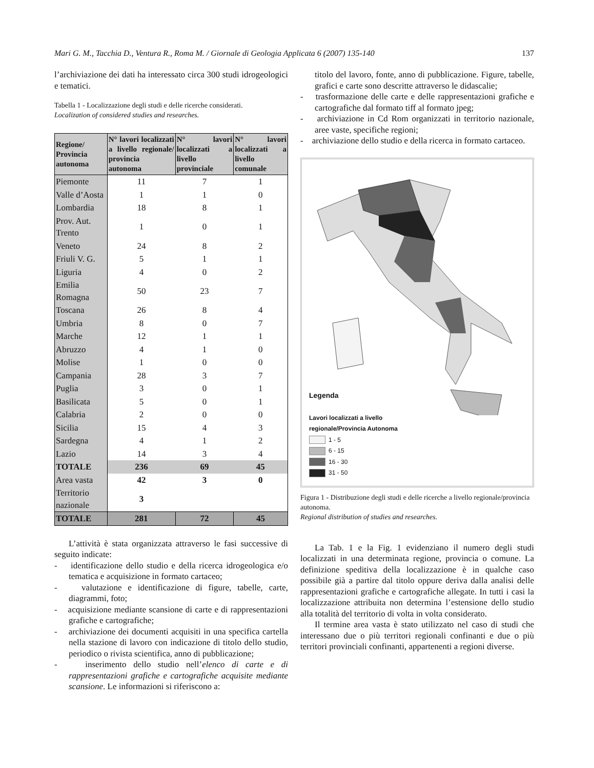Mari G. M., Tacchia D., Ventura R., Roma M. / Giornale di Geologia Applicata 6 (2007) 135-140 137
l’archiviazione dei dati ha interessato circa 300 studi idrogeologici e tematici.
Tabella 1 - Localizzazione degli studi e delle ricerche considerati.
Localization of considered studies and researches.
| Regione/ Provincia autonoma | N° lavori localizzati a livello regionale/ provincia autonoma | N° lavori localizzati a livello provinciale | N° lavori localizzati a livello comunale |
| --- | --- | --- | --- |
| Piemonte | 11 | 7 | 1 |
| Valle d’Aosta | 1 | 1 | 0 |
| Lombardia | 18 | 8 | 1 |
| Prov. Aut. Trento | 1 | 0 | 1 |
| Veneto | 24 | 8 | 2 |
| Friuli V. G. | 5 | 1 | 1 |
| Liguria | 4 | 0 | 2 |
| Emilia Romagna | 50 | 23 | 7 |
| Toscana | 26 | 8 | 4 |
| Umbria | 8 | 0 | 7 |
| Marche | 12 | 1 | 1 |
| Abruzzo | 4 | 1 | 0 |
| Molise | 1 | 0 | 0 |
| Campania | 28 | 3 | 7 |
| Puglia | 3 | 0 | 1 |
| Basilicata | 5 | 0 | 1 |
| Calabria | 2 | 0 | 0 |
| Sicilia | 15 | 4 | 3 |
| Sardegna | 4 | 1 | 2 |
| Lazio | 14 | 3 | 4 |
| TOTALE | 236 | 69 | 45 |
| Area vasta | 42 | 3 | 0 |
| Territorio nazionale | 3 | | |
| TOTALE | 281 | 72 | 45 |
L’attività è stata organizzata attraverso le fasi successive di seguito indicate:
- identificazione dello studio e della ricerca idrogeologica e/o tematica e acquisizione in formato cartaceo;
- valutazione e identificazione di figure, tabelle, carte, diagrammi, foto;
- acquisizione mediante scansione di carte e di rappresentazioni grafiche e cartografiche;
- archiviazione dei documenti acquisiti in una specifica cartella nella stazione di lavoro con indicazione di titolo dello studio, periodico o rivista scientifica, anno di pubblicazione;
- inserimento dello studio nell’elenco di carte e di rappresentazioni grafiche e cartografiche acquisite mediante scansione. Le informazioni si riferiscono a:
titolo del lavoro, fonte, anno di pubblicazione. Figure, tabelle, grafici e carte sono descritte attraverso le didascalie;
- trasformazione delle carte e delle rappresentazioni grafiche e cartografiche dal formato tiff al formato jpeg;
- archiviazione in Cd Rom organizzati in territorio nazionale, aree vaste, specifiche regioni;
- archiviazione dello studio e della ricerca in formato cartaceo.
Legenda
Lavori localizzati a livello
regionale/Provincia Autonoma
1 - 5
6 - 15
16 - 30
31 - 50
Figura 1 - Distribuzione degli studi e delle ricerche a livello regionale/provincia autonoma.
Regional distribution of studies and researches.
La Tab. 1 e la Fig. 1 evidenziano il numero degli studi localizzati in una determinata regione, provincia o comune. La definizione speditiva della localizzazione è in qualche caso possibile già a partire dal titolo oppure deriva dalla analisi delle rappresentazioni grafiche e cartografiche allegate. In tutti i casi la localizzazione attribuita non determina l’estensione dello studio alla totalità del territorio di volta in volta considerato.
Il termine area vasta è stato utilizzato nel caso di studi che interessano due o più territori regionali confinanti e due o più territori provinciali confinanti, appartenenti a regioni diverse.